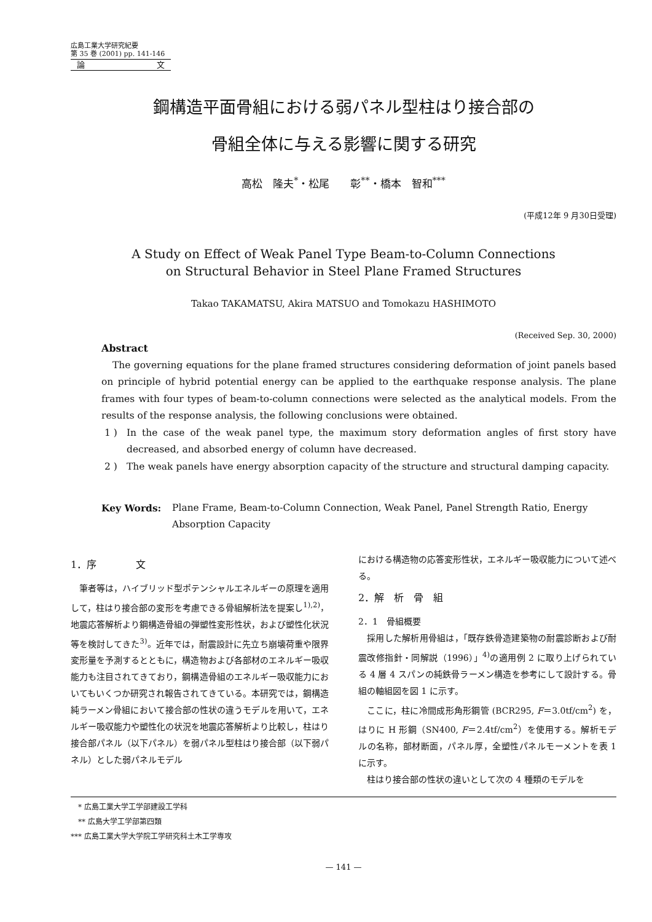広島工業大学研究紀要
第 35 巻 (2001) pp. 141-146
論 文
鋼構造平面骨組における弱パネル型柱はり接合部の
骨組全体に与える影響に関する研究
高松　隆夫<sup>*</sup>・松尾　　彰<sup>**</sup>・橋本　智和<sup>***</sup>
(平成12年 9 月30日受理)
A Study on Effect of Weak Panel Type Beam-to-Column Connections
on Structural Behavior in Steel Plane Framed Structures
Takao TAKAMATSU, Akira MATSUO and Tomokazu HASHIMOTO
(Received Sep. 30, 2000)
Abstract
The governing equations for the plane framed structures considering deformation of joint panels based on principle of hybrid potential energy can be applied to the earthquake response analysis. The plane frames with four types of beam-to-column connections were selected as the analytical models. From the results of the response analysis, the following conclusions were obtained.
1 ) In the case of the weak panel type, the maximum story deformation angles of first story have decreased, and absorbed energy of column have decreased.
2 ) The weak panels have energy absorption capacity of the structure and structural damping capacity.
Key Words: Plane Frame, Beam-to-Column Connection, Weak Panel, Panel Strength Ratio, Energy Absorption Capacity
1．序　　　　文
筆者等は，ハイブリッド型ポテンシャルエネルギーの原理を適用して，柱はり接合部の変形を考慮できる骨組解析法を提案し<sup>1),2)</sup>，地震応答解析より鋼構造骨組の弾塑性変形性状，および塑性化状況等を検討してきた<sup>3)</sup>。近年では，耐震設計に先立ち崩壊荷重や限界変形量を予測するとともに，構造物および各部材のエネルギー吸収能力も注目されてきており，鋼構造骨組のエネルギー吸収能力においてもいくつか研究され報告されてきている。本研究では，鋼構造純ラーメン骨組において接合部の性状の違うモデルを用いて，エネルギー吸収能力や塑性化の状況を地震応答解析より比較し，柱はり接合部パネル（以下パネル）を弱パネル型柱はり接合部（以下弱パネル）とした弱パネルモデル
における構造物の応答変形性状，エネルギー吸収能力について述べる。
2．解　析　骨　組
2．1　骨組概要
採用した解析用骨組は，「既存鉄骨造建築物の耐震診断および耐震改修指針・同解説（1996）」<sup>4)</sup>の適用例 2 に取り上げられている 4 層 4 スパンの純鉄骨ラーメン構造を参考にして設計する。骨組の軸組図を図 1 に示す。
ここに，柱に冷間成形角形鋼管 (BCR295, F＝3.0tf/cm<sup>2</sup>) を，はりに H 形鋼（SN400, F＝2.4tf/cm<sup>2</sup>）を使用する。解析モデルの名称，部材断面，パネル厚，全塑性パネルモーメントを表 1 に示す。
柱はり接合部の性状の違いとして次の 4 種類のモデルを
　* 広島工業大学工学部建設工学科
　** 広島大学工学部第四類
*** 広島工業大学大学院工学研究科土木工学専攻
— 141 —